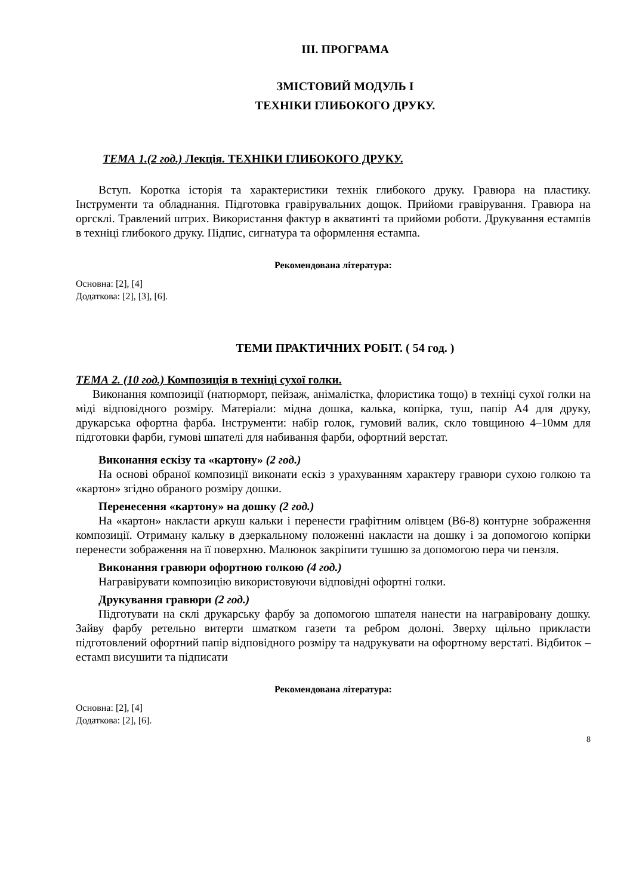ІІІ. ПРОГРАМА
ЗМІСТОВИЙ МОДУЛЬ І
ТЕХНІКИ ГЛИБОКОГО ДРУКУ.
ТЕМА 1.(2 год.) Лекція. ТЕХНІКИ ГЛИБОКОГО ДРУКУ.
Вступ. Коротка історія та характеристики технік глибокого друку. Гравюра на пластику. Інструменти та обладнання. Підготовка гравірувальних дощок. Прийоми гравірування. Гравюра на оргсклі. Травлений штрих. Використання фактур в акватинті та прийоми роботи. Друкування естампів в техніці глибокого друку. Підпис, сигнатура та оформлення естампа.
Рекомендована література:
Основна: [2], [4]
Додаткова: [2], [3], [6].
ТЕМИ ПРАКТИЧНИХ РОБІТ. ( 54 год. )
ТЕМА 2. (10 год.) Композиція в техніці сухої голки.
Виконання композиції (натюрморт, пейзаж, анімалістка, флористика тощо) в техніці сухої голки на міді відповідного розміру. Матеріали: мідна дошка, калька, копірка, туш, папір А4 для друку, друкарська офортна фарба. Інструменти: набір голок, гумовий валик, скло товщиною 4–10мм для підготовки фарби, гумові шпателі для набивання фарби, офортний верстат.
Виконання ескізу та «картону» (2 год.)
На основі обраної композиції виконати ескіз з урахуванням характеру гравюри сухою голкою та «картон» згідно обраного розміру дошки.
Перенесення «картону» на дошку (2 год.)
На «картон» накласти аркуш кальки і перенести графітним олівцем (В6-8) контурне зображення композиції. Отриману кальку в дзеркальному положенні накласти на дошку і за допомогою копірки перенести зображення на її поверхню. Малюнок закріпити тушшю за допомогою пера чи пензля.
Виконання гравюри офортною голкою (4 год.)
Награвірувати композицію використовуючи відповідні офортні голки.
Друкування гравюри (2 год.)
Підготувати на склі друкарську фарбу за допомогою шпателя нанести на награвіровану дошку. Зайву фарбу ретельно витерти шматком газети та ребром долоні. Зверху щільно прикласти підготовлений офортний папір відповідного розміру та надрукувати на офортному верстаті. Відбиток – естамп висушити та підписати
Рекомендована література:
Основна: [2], [4]
Додаткова: [2], [6].
8